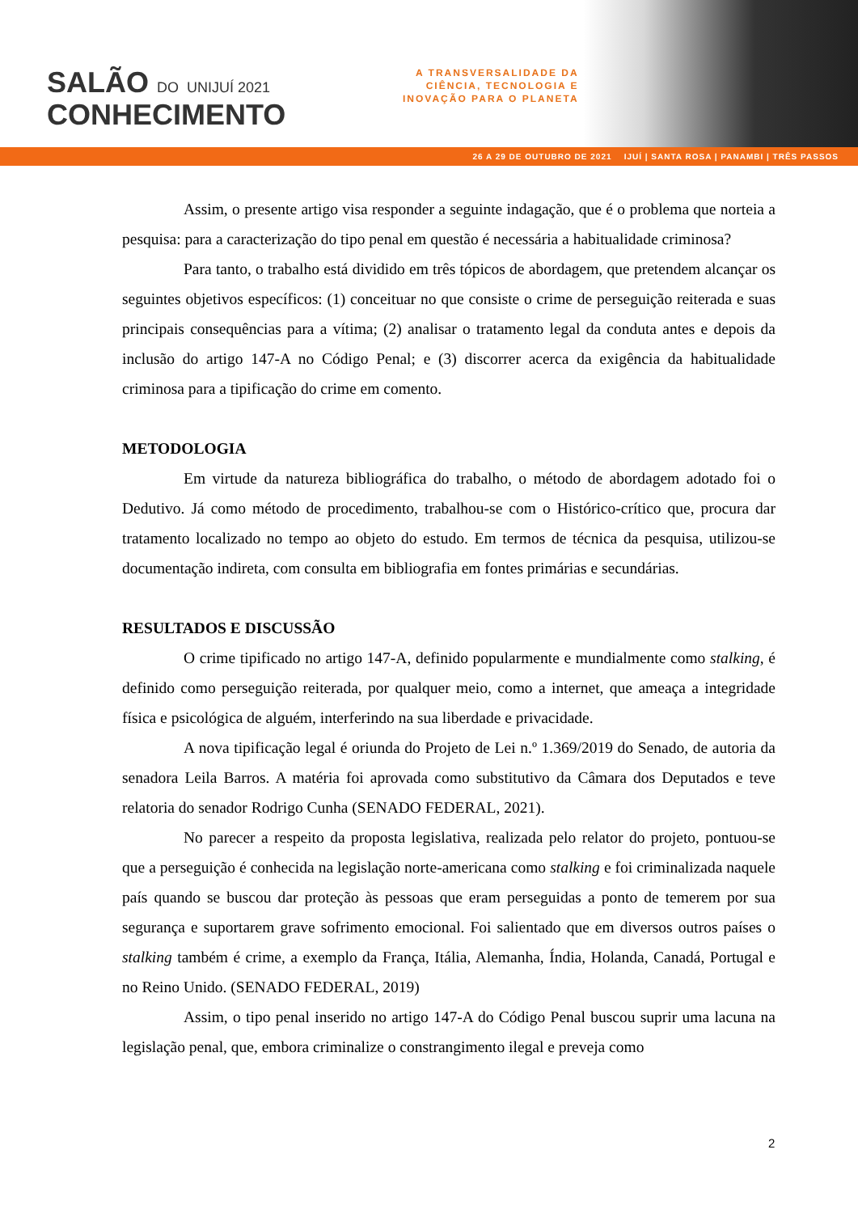SALÃO DO UNIJUÍ 2021
CONHECIMENTO
A TRANSVERSALIDADE DA
CIÊNCIA, TECNOLOGIA E
INOVAÇÃO PARA O PLANETA
26 A 29 DE OUTUBRO DE 2021 IJUÍ | SANTA ROSA | PANAMBI | TRÊS PASSOS
Assim, o presente artigo visa responder a seguinte indagação, que é o problema que norteia a pesquisa: para a caracterização do tipo penal em questão é necessária a habitualidade criminosa?
Para tanto, o trabalho está dividido em três tópicos de abordagem, que pretendem alcançar os seguintes objetivos específicos: (1) conceituar no que consiste o crime de perseguição reiterada e suas principais consequências para a vítima; (2) analisar o tratamento legal da conduta antes e depois da inclusão do artigo 147-A no Código Penal; e (3) discorrer acerca da exigência da habitualidade criminosa para a tipificação do crime em comento.
METODOLOGIA
Em virtude da natureza bibliográfica do trabalho, o método de abordagem adotado foi o Dedutivo. Já como método de procedimento, trabalhou-se com o Histórico-crítico que, procura dar tratamento localizado no tempo ao objeto do estudo. Em termos de técnica da pesquisa, utilizou-se documentação indireta, com consulta em bibliografia em fontes primárias e secundárias.
RESULTADOS E DISCUSSÃO
O crime tipificado no artigo 147-A, definido popularmente e mundialmente como stalking, é definido como perseguição reiterada, por qualquer meio, como a internet, que ameaça a integridade física e psicológica de alguém, interferindo na sua liberdade e privacidade.
A nova tipificação legal é oriunda do Projeto de Lei n.º 1.369/2019 do Senado, de autoria da senadora Leila Barros. A matéria foi aprovada como substitutivo da Câmara dos Deputados e teve relatoria do senador Rodrigo Cunha (SENADO FEDERAL, 2021).
No parecer a respeito da proposta legislativa, realizada pelo relator do projeto, pontuou-se que a perseguição é conhecida na legislação norte-americana como stalking e foi criminalizada naquele país quando se buscou dar proteção às pessoas que eram perseguidas a ponto de temerem por sua segurança e suportarem grave sofrimento emocional. Foi salientado que em diversos outros países o stalking também é crime, a exemplo da França, Itália, Alemanha, Índia, Holanda, Canadá, Portugal e no Reino Unido. (SENADO FEDERAL, 2019)
Assim, o tipo penal inserido no artigo 147-A do Código Penal buscou suprir uma lacuna na legislação penal, que, embora criminalize o constrangimento ilegal e preveja como
2